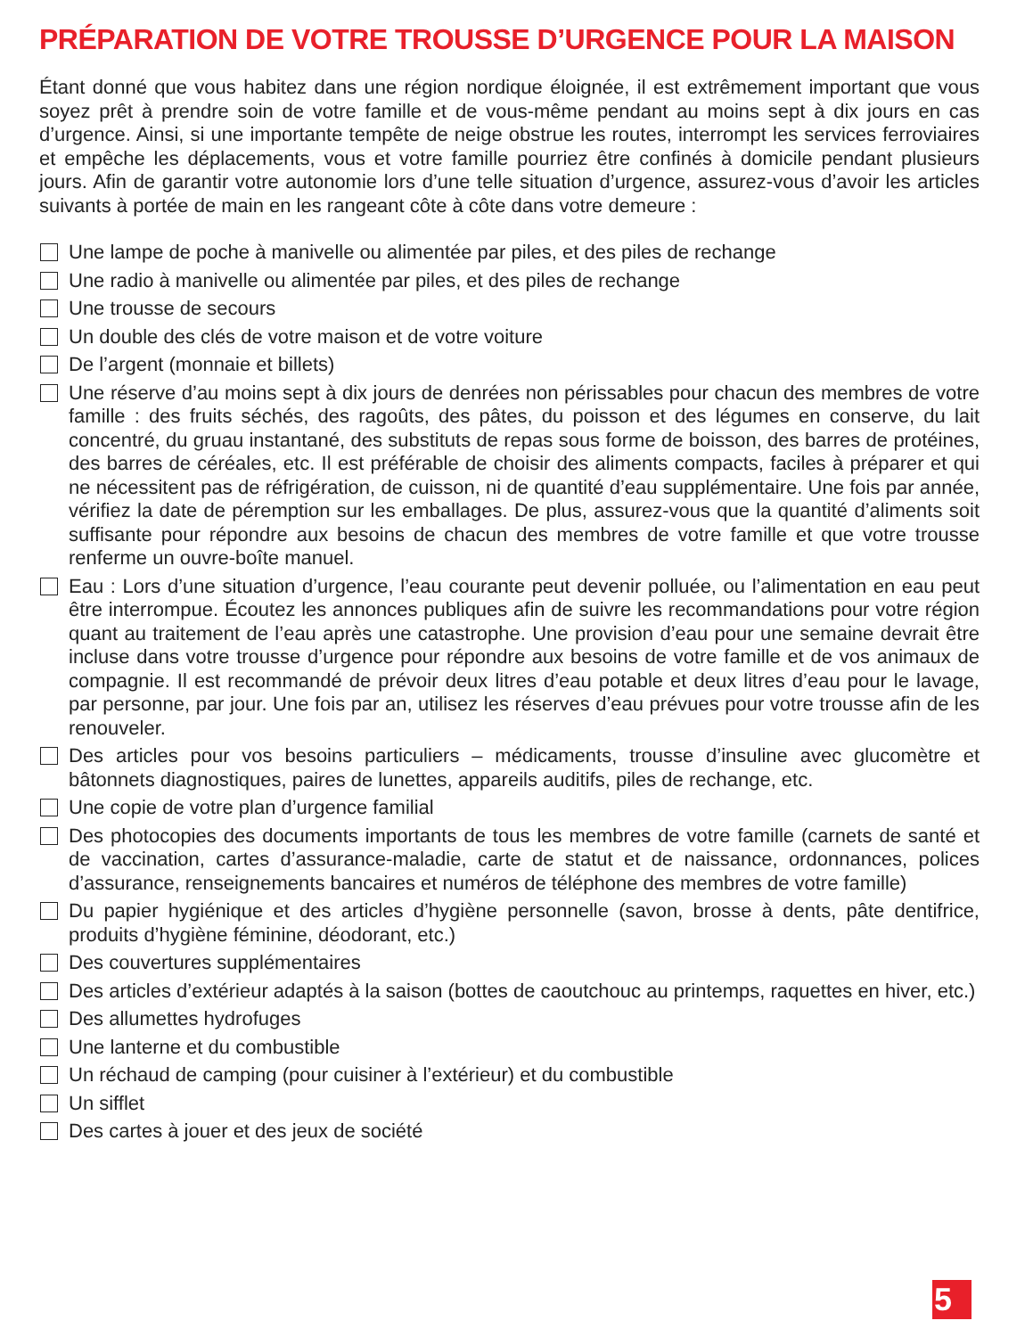PRÉPARATION DE VOTRE TROUSSE D’URGENCE POUR LA MAISON
Étant donné que vous habitez dans une région nordique éloignée, il est extrêmement important que vous soyez prêt à prendre soin de votre famille et de vous-même pendant au moins sept à dix jours en cas d’urgence. Ainsi, si une importante tempête de neige obstrue les routes, interrompt les services ferroviaires et empêche les déplacements, vous et votre famille pourriez être confinés à domicile pendant plusieurs jours. Afin de garantir votre autonomie lors d’une telle situation d’urgence, assurez-vous d’avoir les articles suivants à portée de main en les rangeant côte à côte dans votre demeure :
Une lampe de poche à manivelle ou alimentée par piles, et des piles de rechange
Une radio à manivelle ou alimentée par piles, et des piles de rechange
Une trousse de secours
Un double des clés de votre maison et de votre voiture
De l’argent (monnaie et billets)
Une réserve d’au moins sept à dix jours de denrées non périssables pour chacun des membres de votre famille : des fruits séchés, des ragoûts, des pâtes, du poisson et des légumes en conserve, du lait concentré, du gruau instantané, des substituts de repas sous forme de boisson, des barres de protéines, des barres de céréales, etc. Il est préférable de choisir des aliments compacts, faciles à préparer et qui ne nécessitent pas de réfrigération, de cuisson, ni de quantité d’eau supplémentaire. Une fois par année, vérifiez la date de péremption sur les emballages. De plus, assurez-vous que la quantité d’aliments soit suffisante pour répondre aux besoins de chacun des membres de votre famille et que votre trousse renferme un ouvre-boîte manuel.
Eau : Lors d’une situation d’urgence, l’eau courante peut devenir polluée, ou l’alimentation en eau peut être interrompue. Écoutez les annonces publiques afin de suivre les recommandations pour votre région quant au traitement de l’eau après une catastrophe. Une provision d’eau pour une semaine devrait être incluse dans votre trousse d’urgence pour répondre aux besoins de votre famille et de vos animaux de compagnie. Il est recommandé de prévoir deux litres d’eau potable et deux litres d’eau pour le lavage, par personne, par jour. Une fois par an, utilisez les réserves d’eau prévues pour votre trousse afin de les renouveler.
Des articles pour vos besoins particuliers – médicaments, trousse d’insuline avec glucomètre et bâtonnets diagnostiques, paires de lunettes, appareils auditifs, piles de rechange, etc.
Une copie de votre plan d’urgence familial
Des photocopies des documents importants de tous les membres de votre famille (carnets de santé et de vaccination, cartes d’assurance-maladie, carte de statut et de naissance, ordonnances, polices d’assurance, renseignements bancaires et numéros de téléphone des membres de votre famille)
Du papier hygiénique et des articles d’hygiène personnelle (savon, brosse à dents, pâte dentifrice, produits d’hygiène féminine, déodorant, etc.)
Des couvertures supplémentaires
Des articles d’extérieur adaptés à la saison (bottes de caoutchouc au printemps, raquettes en hiver, etc.)
Des allumettes hydrofuges
Une lanterne et du combustible
Un réchaud de camping (pour cuisiner à l’extérieur) et du combustible
Un sifflet
Des cartes à jouer et des jeux de société
5